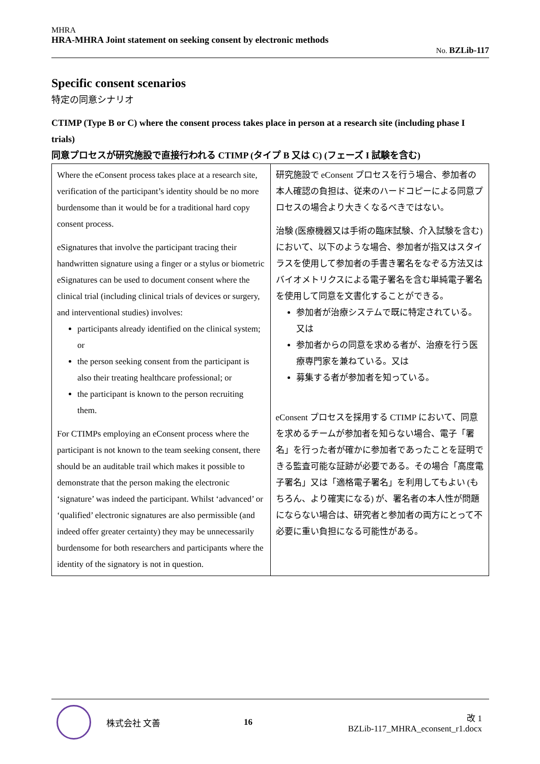MHRA
HRA-MHRA Joint statement on seeking consent by electronic methods
No. BZLib-117
Specific consent scenarios
特定の同意シナリオ
CTIMP (Type B or C) where the consent process takes place in person at a research site (including phase I trials)
同意プロセスが研究施設で直接行われる CTIMP (タイプ B 又は C) (フェーズ I 試験を含む)
| Where the eConsent process takes place at a research site, verification of the participant’s identity should be no more burdensome than it would be for a traditional hard copy consent process. eSignatures that involve the participant tracing their handwritten signature using a finger or a stylus or biometric eSignatures can be used to document consent where the clinical trial (including clinical trials of devices or surgery, and interventional studies) involves: participants already identified on the clinical system; or the person seeking consent from the participant is also their treating healthcare professional; or the participant is known to the person recruiting them. For CTIMPs employing an eConsent process where the participant is not known to the team seeking consent, there should be an auditable trail which makes it possible to demonstrate that the person making the electronic ‘signature’ was indeed the participant. Whilst ‘advanced’ or ‘qualified’ electronic signatures are also permissible (and indeed offer greater certainty) they may be unnecessarily burdensome for both researchers and participants where the identity of the signatory is not in question. | 研究施設で eConsent プロセスを行う場合、参加者の本人確認の負担は、従来のハードコピーによる同意プロセスの場合より大きくなるべきではない。 治験 (医療機器又は手術の臨床試験、介入試験を含む) において、以下のような場合、参加者が指又はスタイラスを使用して参加者の手書き署名をなぞる方法又はバイオメトリクスによる電子署名を含む単純電子署名を使用して同意を文書化することができる。 参加者が治療システムで既に特定されている。又は 参加者からの同意を求める者が、治療を行う医療専門家を兼ねている。又は 募集する者が参加者を知っている。 eConsent プロセスを採用する CTIMP において、同意を求めるチームが参加者を知らない場合、電子「署名」を行った者が確かに参加者であったことを証明できる監査可能な証跡が必要である。その場合「高度電子署名」又は「適格電子署名」を利用してもよい (もちろん、より確実になる) が、署名者の本人性が問題にならない場合は、研究者と参加者の両方にとって不必要に重い負担になる可能性がある。 |
株式会社 文善 16 改 1
BZLib-117_MHRA_econsent_r1.docx